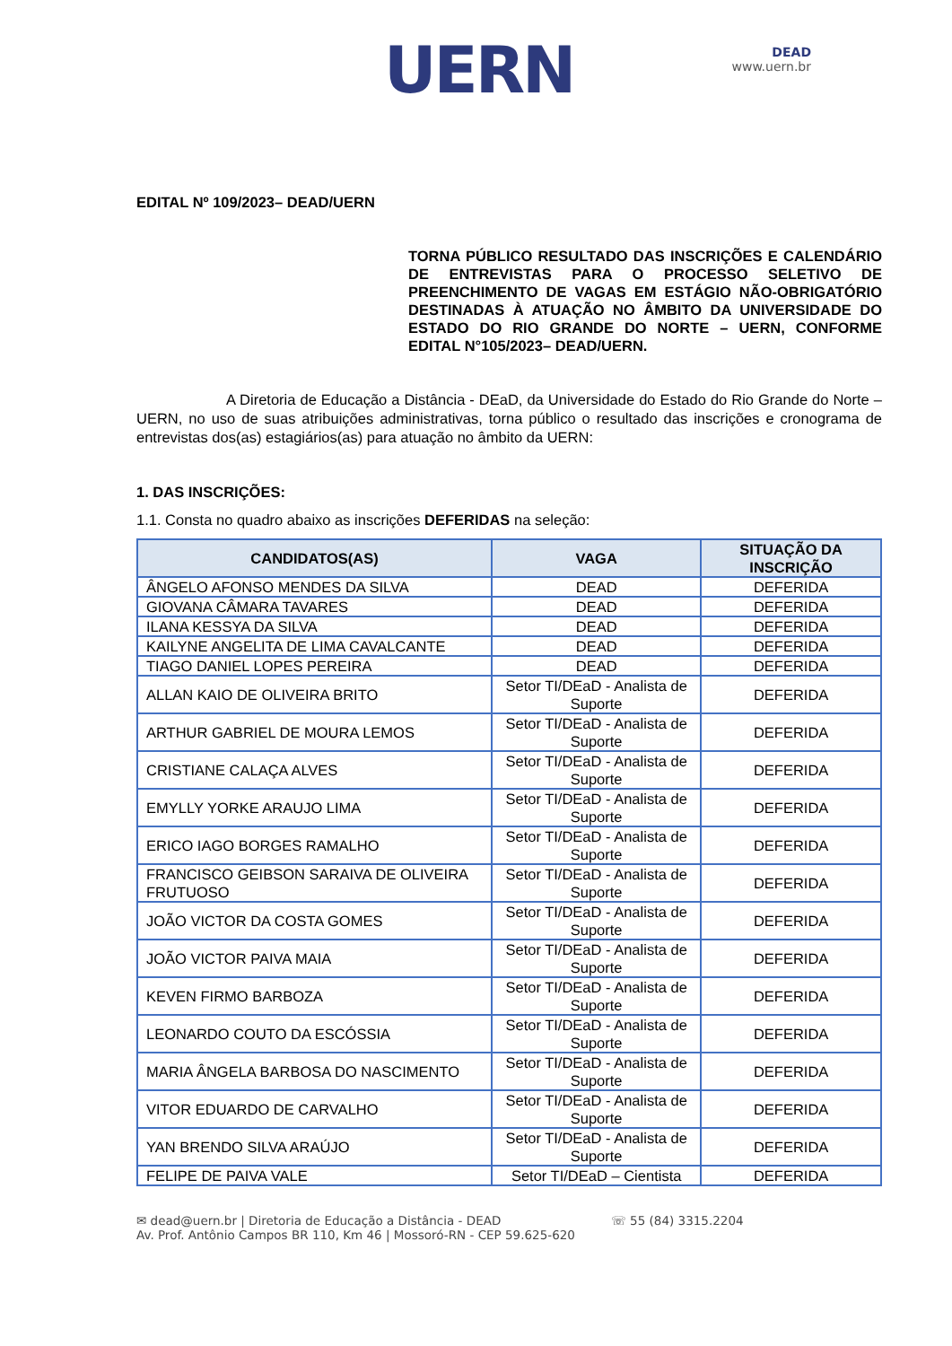UERN
DEAD
www.uern.br
EDITAL Nº 109/2023– DEAD/UERN
TORNA PÚBLICO RESULTADO DAS INSCRIÇÕES E CALENDÁRIO DE ENTREVISTAS PARA O PROCESSO SELETIVO DE PREENCHIMENTO DE VAGAS EM ESTÁGIO NÃO-OBRIGATÓRIO DESTINADAS À ATUAÇÃO NO ÂMBITO DA UNIVERSIDADE DO ESTADO DO RIO GRANDE DO NORTE – UERN, CONFORME EDITAL N°105/2023– DEAD/UERN.
A Diretoria de Educação a Distância - DEaD, da Universidade do Estado do Rio Grande do Norte – UERN, no uso de suas atribuições administrativas, torna público o resultado das inscrições e cronograma de entrevistas dos(as) estagiários(as) para atuação no âmbito da UERN:
1. DAS INSCRIÇÕES:
1.1. Consta no quadro abaixo as inscrições DEFERIDAS na seleção:
| CANDIDATOS(AS) | VAGA | SITUAÇÃO DA INSCRIÇÃO |
| --- | --- | --- |
| ÂNGELO AFONSO MENDES DA SILVA | DEAD | DEFERIDA |
| GIOVANA CÂMARA TAVARES | DEAD | DEFERIDA |
| ILANA KESSYA DA SILVA | DEAD | DEFERIDA |
| KAILYNE ANGELITA DE LIMA CAVALCANTE | DEAD | DEFERIDA |
| TIAGO DANIEL LOPES PEREIRA | DEAD | DEFERIDA |
| ALLAN KAIO DE OLIVEIRA BRITO | Setor TI/DEaD - Analista de Suporte | DEFERIDA |
| ARTHUR GABRIEL DE MOURA LEMOS | Setor TI/DEaD - Analista de Suporte | DEFERIDA |
| CRISTIANE CALAÇA ALVES | Setor TI/DEaD - Analista de Suporte | DEFERIDA |
| EMYLLY YORKE ARAUJO LIMA | Setor TI/DEaD - Analista de Suporte | DEFERIDA |
| ERICO IAGO BORGES RAMALHO | Setor TI/DEaD - Analista de Suporte | DEFERIDA |
| FRANCISCO GEIBSON SARAIVA DE OLIVEIRA FRUTUOSO | Setor TI/DEaD - Analista de Suporte | DEFERIDA |
| JOÃO VICTOR DA COSTA GOMES | Setor TI/DEaD - Analista de Suporte | DEFERIDA |
| JOÃO VICTOR PAIVA MAIA | Setor TI/DEaD - Analista de Suporte | DEFERIDA |
| KEVEN FIRMO BARBOZA | Setor TI/DEaD - Analista de Suporte | DEFERIDA |
| LEONARDO COUTO DA ESCÓSSIA | Setor TI/DEaD - Analista de Suporte | DEFERIDA |
| MARIA ÂNGELA BARBOSA DO NASCIMENTO | Setor TI/DEaD - Analista de Suporte | DEFERIDA |
| VITOR EDUARDO DE CARVALHO | Setor TI/DEaD - Analista de Suporte | DEFERIDA |
| YAN BRENDO SILVA ARAÚJO | Setor TI/DEaD - Analista de Suporte | DEFERIDA |
| FELIPE DE PAIVA VALE | Setor TI/DEaD – Cientista | DEFERIDA |
✉ dead@uern.br | Diretoria de Educação a Distância - DEAD
Av. Prof. Antônio Campos BR 110, Km 46 | Mossoró-RN - CEP 59.625-620
☏ 55 (84) 3315.2204